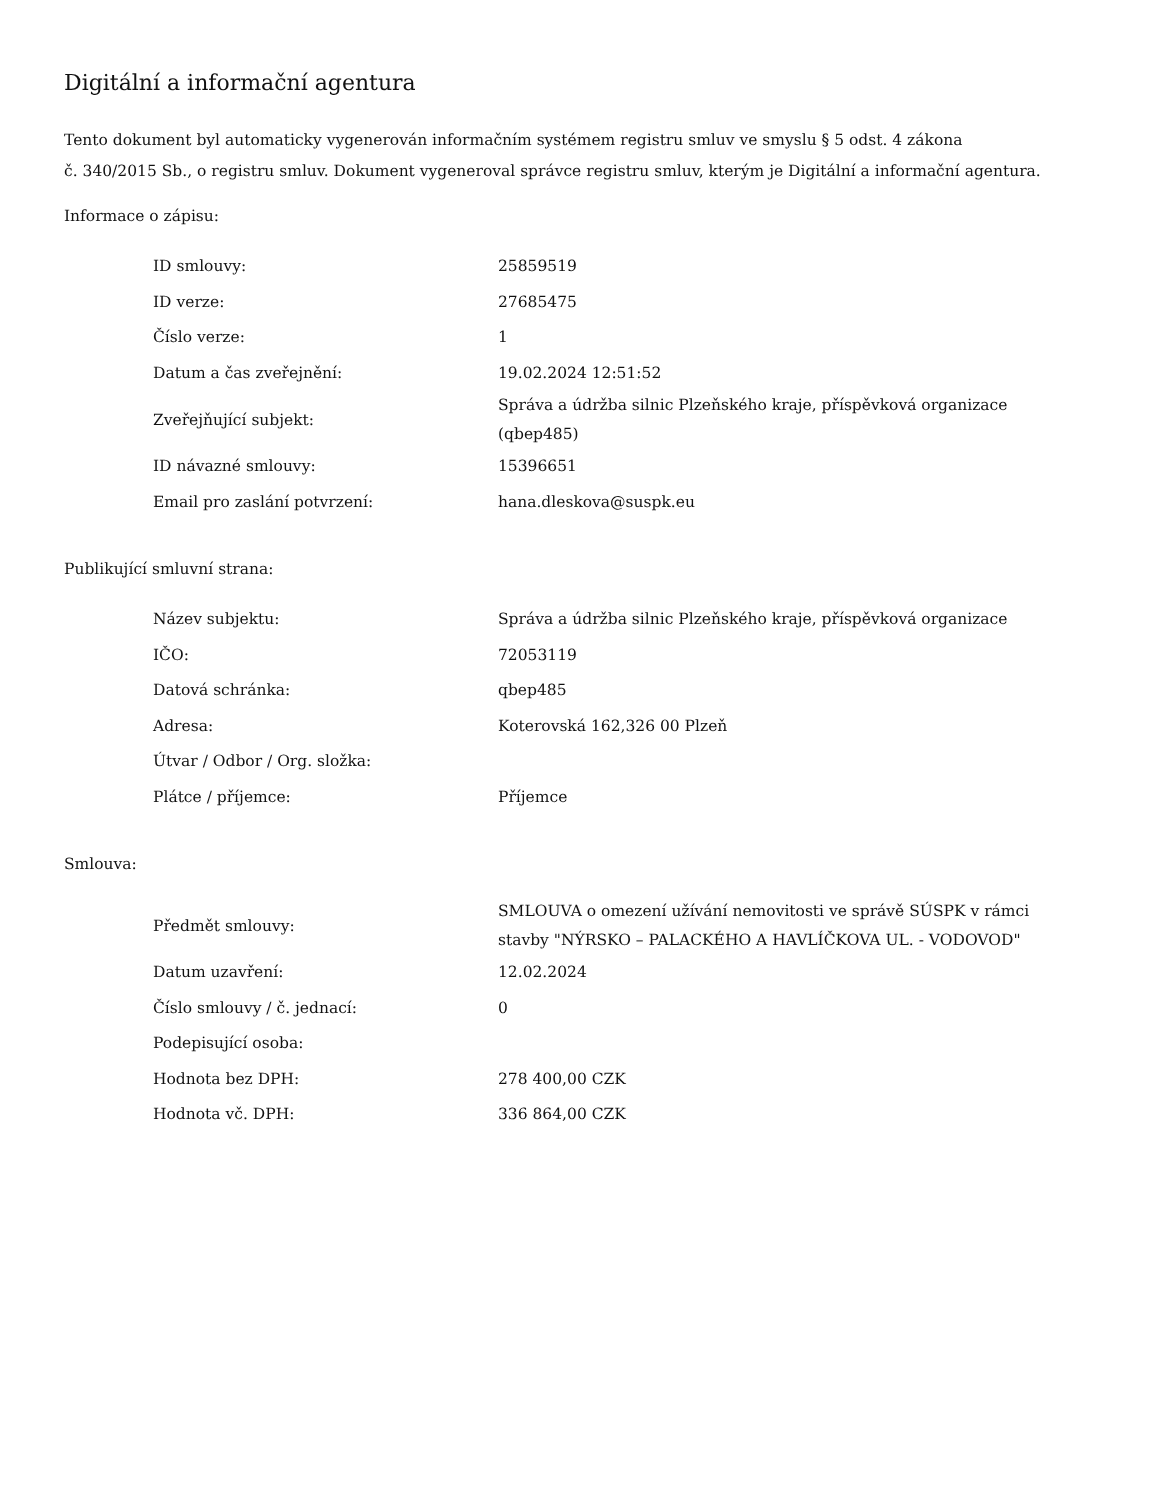Digitální a informační agentura
Tento dokument byl automaticky vygenerován informačním systémem registru smluv ve smyslu § 5 odst. 4 zákona
č. 340/2015 Sb., o registru smluv. Dokument vygeneroval správce registru smluv, kterým je Digitální a informační agentura.
Informace o zápisu:
| ID smlouvy: | 25859519 |
| ID verze: | 27685475 |
| Číslo verze: | 1 |
| Datum a čas zveřejnění: | 19.02.2024 12:51:52 |
| Zveřejňující subjekt: | Správa a údržba silnic Plzeňského kraje, příspěvková organizace (qbep485) |
| ID návazné smlouvy: | 15396651 |
| Email pro zaslání potvrzení: | hana.dleskova@suspk.eu |
Publikující smluvní strana:
| Název subjektu: | Správa a údržba silnic Plzeňského kraje, příspěvková organizace |
| IČO: | 72053119 |
| Datová schránka: | qbep485 |
| Adresa: | Koterovská 162,326 00 Plzeň |
| Útvar / Odbor / Org. složka: | |
| Plátce / příjemce: | Příjemce |
Smlouva:
| Předmět smlouvy: | SMLOUVA o omezení užívání nemovitosti ve správě SÚSPK v rámci stavby "NÝRSKO – PALACKÉHO A HAVLÍČKOVA UL. - VODOVOD" |
| Datum uzavření: | 12.02.2024 |
| Číslo smlouvy / č. jednací: | 0 |
| Podepisující osoba: | |
| Hodnota bez DPH: | 278 400,00 CZK |
| Hodnota vč. DPH: | 336 864,00 CZK |